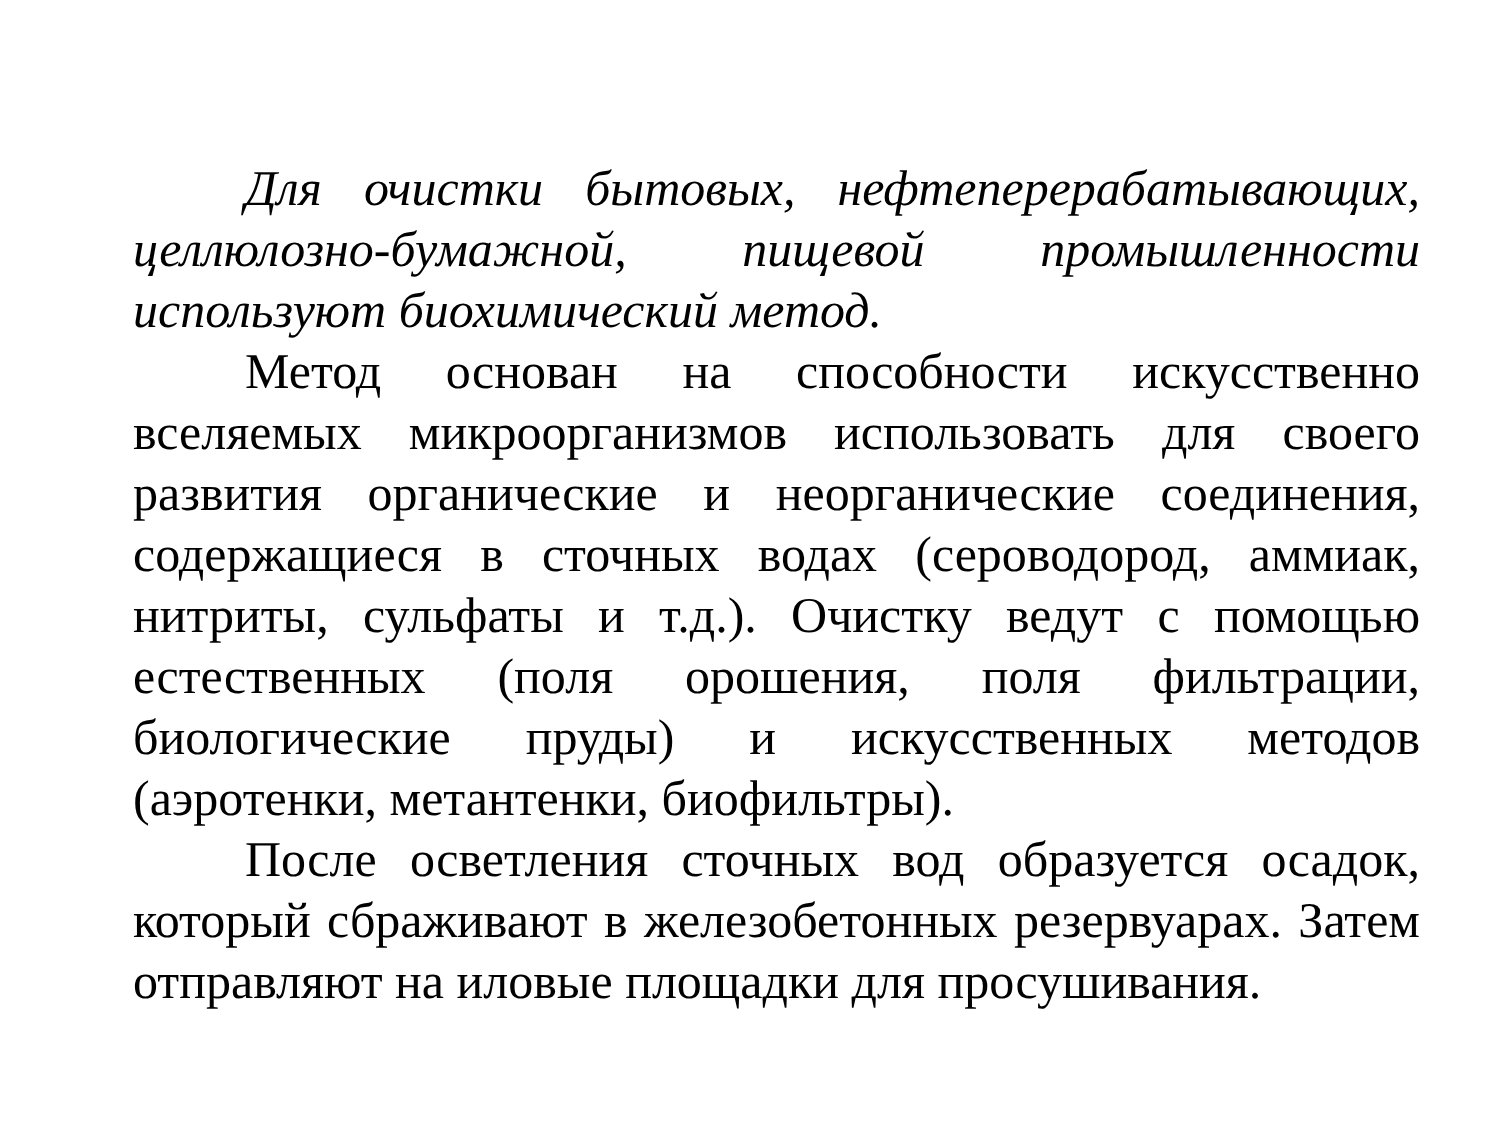Для очистки бытовых, нефтеперерабатывающих, целлюлозно-бумажной, пищевой промышленности используют биохимический метод.
Метод основан на способности искусственно вселяемых микроорганизмов использовать для своего развития органические и неорганические соединения, содержащиеся в сточных водах (сероводород, аммиак, нитриты, сульфаты и т.д.). Очистку ведут с помощью естественных (поля орошения, поля фильтрации, биологические пруды) и искусственных методов (аэротенки, метантенки, биофильтры).
После осветления сточных вод образуется осадок, который сбраживают в железобетонных резервуарах. Затем отправляют на иловые площадки для просушивания.